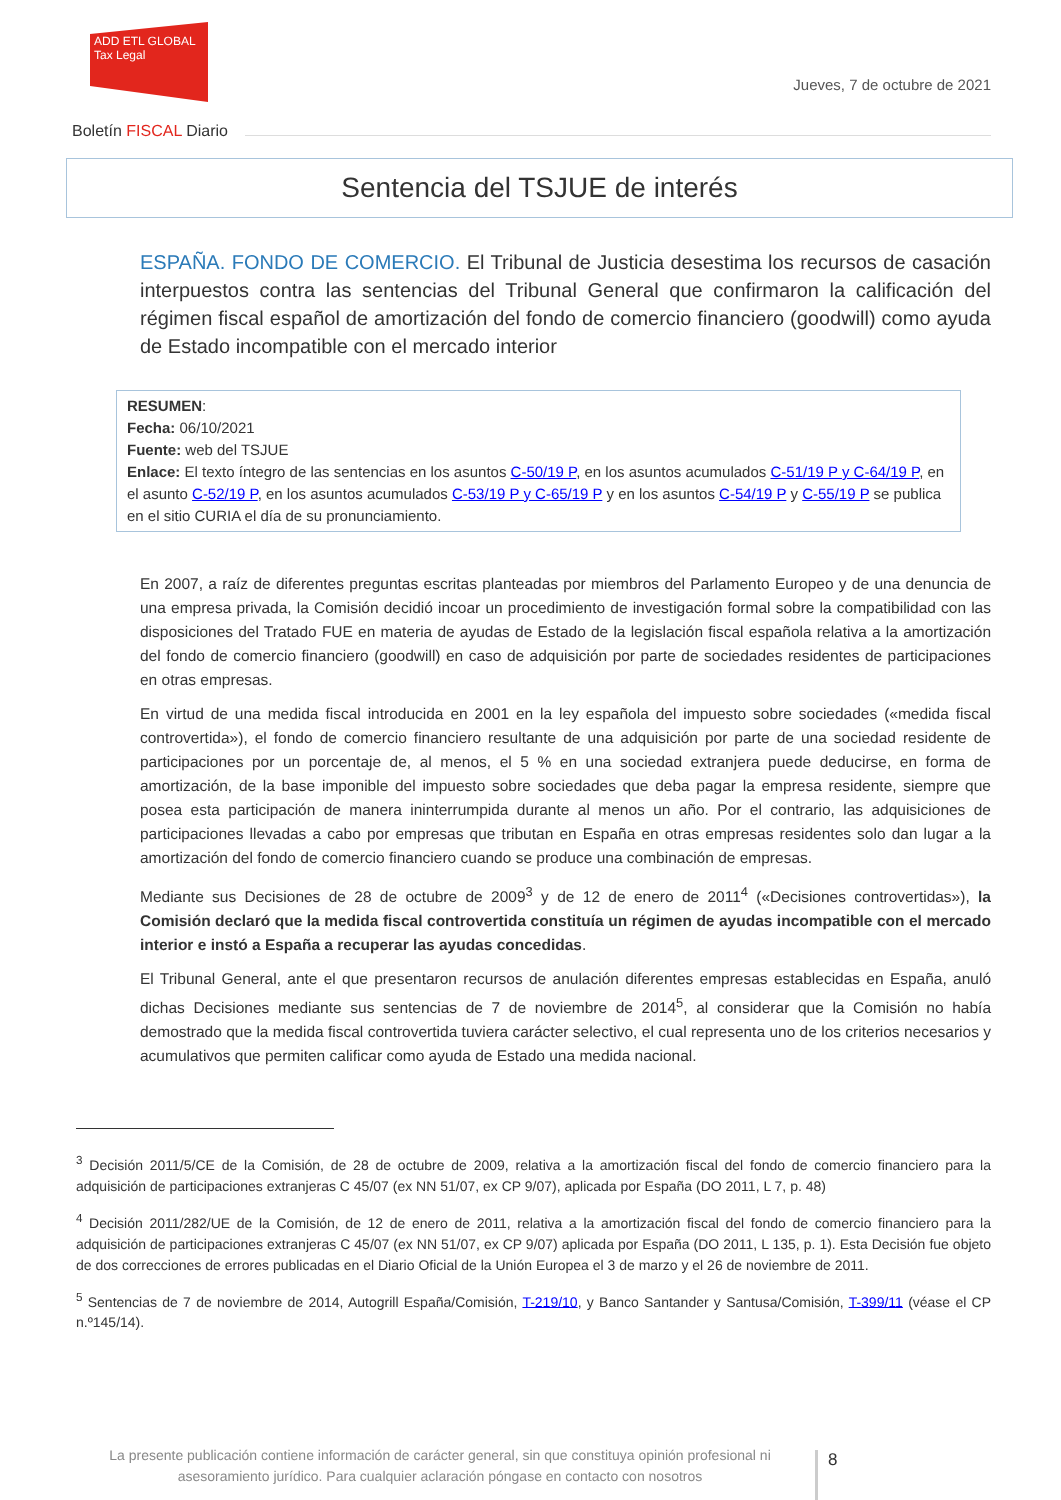ADD ETL GLOBAL Tax Legal
Jueves, 7 de octubre de 2021
Boletín FISCAL Diario
Sentencia del TSJUE de interés
ESPAÑA. FONDO DE COMERCIO. El Tribunal de Justicia desestima los recursos de casación interpuestos contra las sentencias del Tribunal General que confirmaron la calificación del régimen fiscal español de amortización del fondo de comercio financiero (goodwill) como ayuda de Estado incompatible con el mercado interior
RESUMEN:
Fecha: 06/10/2021
Fuente: web del TSJUE
Enlace: El texto íntegro de las sentencias en los asuntos C-50/19 P, en los asuntos acumulados C-51/19 P y C-64/19 P, en el asunto C-52/19 P, en los asuntos acumulados C-53/19 P y C-65/19 P y en los asuntos C-54/19 P y C-55/19 P se publica en el sitio CURIA el día de su pronunciamiento.
En 2007, a raíz de diferentes preguntas escritas planteadas por miembros del Parlamento Europeo y de una denuncia de una empresa privada, la Comisión decidió incoar un procedimiento de investigación formal sobre la compatibilidad con las disposiciones del Tratado FUE en materia de ayudas de Estado de la legislación fiscal española relativa a la amortización del fondo de comercio financiero (goodwill) en caso de adquisición por parte de sociedades residentes de participaciones en otras empresas.
En virtud de una medida fiscal introducida en 2001 en la ley española del impuesto sobre sociedades («medida fiscal controvertida»), el fondo de comercio financiero resultante de una adquisición por parte de una sociedad residente de participaciones por un porcentaje de, al menos, el 5 % en una sociedad extranjera puede deducirse, en forma de amortización, de la base imponible del impuesto sobre sociedades que deba pagar la empresa residente, siempre que posea esta participación de manera ininterrumpida durante al menos un año. Por el contrario, las adquisiciones de participaciones llevadas a cabo por empresas que tributan en España en otras empresas residentes solo dan lugar a la amortización del fondo de comercio financiero cuando se produce una combinación de empresas.
Mediante sus Decisiones de 28 de octubre de 2009<sup>3</sup> y de 12 de enero de 2011<sup>4</sup> («Decisiones controvertidas»), la Comisión declaró que la medida fiscal controvertida constituía un régimen de ayudas incompatible con el mercado interior e instó a España a recuperar las ayudas concedidas.
El Tribunal General, ante el que presentaron recursos de anulación diferentes empresas establecidas en España, anuló dichas Decisiones mediante sus sentencias de 7 de noviembre de 2014<sup>5</sup>, al considerar que la Comisión no había demostrado que la medida fiscal controvertida tuviera carácter selectivo, el cual representa uno de los criterios necesarios y acumulativos que permiten calificar como ayuda de Estado una medida nacional.
<sup>3</sup> Decisión 2011/5/CE de la Comisión, de 28 de octubre de 2009, relativa a la amortización fiscal del fondo de comercio financiero para la adquisición de participaciones extranjeras C 45/07 (ex NN 51/07, ex CP 9/07), aplicada por España (DO 2011, L 7, p. 48)
<sup>4</sup> Decisión 2011/282/UE de la Comisión, de 12 de enero de 2011, relativa a la amortización fiscal del fondo de comercio financiero para la adquisición de participaciones extranjeras C 45/07 (ex NN 51/07, ex CP 9/07) aplicada por España (DO 2011, L 135, p. 1). Esta Decisión fue objeto de dos correcciones de errores publicadas en el Diario Oficial de la Unión Europea el 3 de marzo y el 26 de noviembre de 2011.
<sup>5</sup> Sentencias de 7 de noviembre de 2014, Autogrill España/Comisión, T-219/10, y Banco Santander y Santusa/Comisión, T-399/11 (véase el CP n.º145/14).
La presente publicación contiene información de carácter general, sin que constituya opinión profesional ni asesoramiento jurídico. Para cualquier aclaración póngase en contacto con nosotros
8